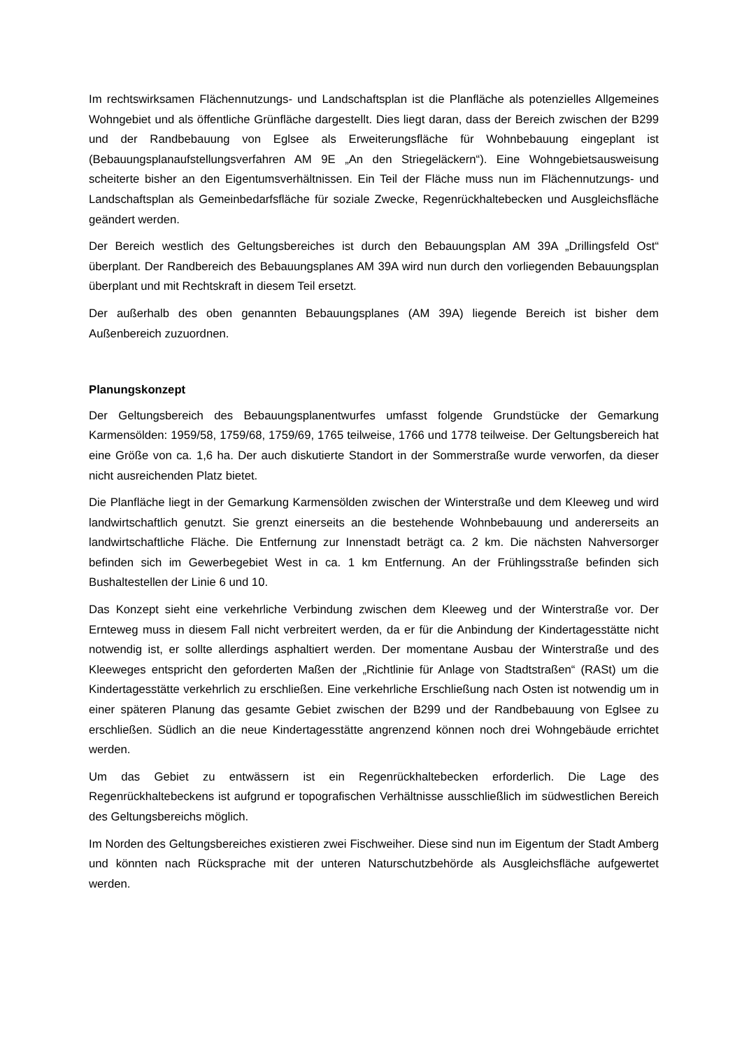Im rechtswirksamen Flächennutzungs- und Landschaftsplan ist die Planfläche als potenzielles Allgemeines Wohngebiet und als öffentliche Grünfläche dargestellt. Dies liegt daran, dass der Bereich zwischen der B299 und der Randbebauung von Eglsee als Erweiterungsfläche für Wohnbebauung eingeplant ist (Bebauungsplanaufstellungsverfahren AM 9E „An den Striegeläckern“). Eine Wohngebietsausweisung scheiterte bisher an den Eigentumsverhältnissen. Ein Teil der Fläche muss nun im Flächennutzungs- und Landschaftsplan als Gemeinbedarfsfläche für soziale Zwecke, Regenrückhaltebecken und Ausgleichsfläche geändert werden.
Der Bereich westlich des Geltungsbereiches ist durch den Bebauungsplan AM 39A „Drillingsfeld Ost“ überplant. Der Randbereich des Bebauungsplanes AM 39A wird nun durch den vorliegenden Bebauungsplan überplant und mit Rechtskraft in diesem Teil ersetzt.
Der außerhalb des oben genannten Bebauungsplanes (AM 39A) liegende Bereich ist bisher dem Außenbereich zuzuordnen.
Planungskonzept
Der Geltungsbereich des Bebauungsplanentwurfes umfasst folgende Grundstücke der Gemarkung Karmensölden: 1959/58, 1759/68, 1759/69, 1765 teilweise, 1766 und 1778 teilweise. Der Geltungsbereich hat eine Größe von ca. 1,6 ha. Der auch diskutierte Standort in der Sommerstraße wurde verworfen, da dieser nicht ausreichenden Platz bietet.
Die Planfläche liegt in der Gemarkung Karmensölden zwischen der Winterstraße und dem Kleeweg und wird landwirtschaftlich genutzt. Sie grenzt einerseits an die bestehende Wohnbebauung und andererseits an landwirtschaftliche Fläche. Die Entfernung zur Innenstadt beträgt ca. 2 km. Die nächsten Nahversorger befinden sich im Gewerbegebiet West in ca. 1 km Entfernung. An der Frühlingsstraße befinden sich Bushaltestellen der Linie 6 und 10.
Das Konzept sieht eine verkehrliche Verbindung zwischen dem Kleeweg und der Winterstraße vor. Der Ernteweg muss in diesem Fall nicht verbreitert werden, da er für die Anbindung der Kindertagesstätte nicht notwendig ist, er sollte allerdings asphaltiert werden. Der momentane Ausbau der Winterstraße und des Kleeweges entspricht den geforderten Maßen der „Richtlinie für Anlage von Stadtstraßen“ (RASt) um die Kindertagesstätte verkehrlich zu erschließen. Eine verkehrliche Erschließung nach Osten ist notwendig um in einer späteren Planung das gesamte Gebiet zwischen der B299 und der Randbebauung von Eglsee zu erschließen. Südlich an die neue Kindertagesstätte angrenzend können noch drei Wohngebäude errichtet werden.
Um das Gebiet zu entwässern ist ein Regenrückhaltebecken erforderlich. Die Lage des Regenrückhaltebeckens ist aufgrund er topografischen Verhältnisse ausschließlich im südwestlichen Bereich des Geltungsbereichs möglich.
Im Norden des Geltungsbereiches existieren zwei Fischweiher. Diese sind nun im Eigentum der Stadt Amberg und könnten nach Rücksprache mit der unteren Naturschutzbehörde als Ausgleichsfläche aufgewertet werden.